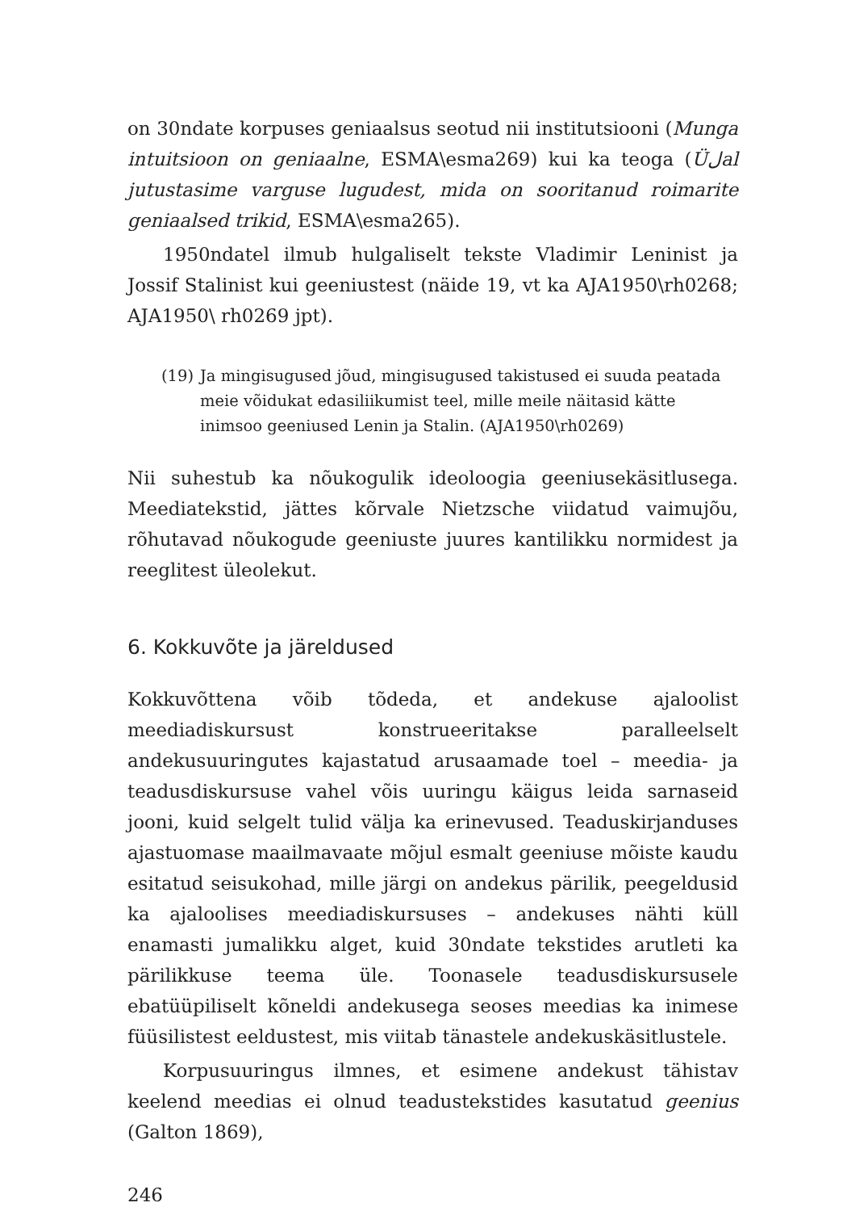on 30ndate korpuses geniaalsus seotud nii institutsiooni (Munga intuitsioon on geniaalne, ESMA\esma269) kui ka teoga (Üلal jutustasime varguse lugudest, mida on sooritanud roimarite geniaalsed trikid, ESMA\esma265).
1950ndatel ilmub hulgaliselt tekste Vladimir Leninist ja Jossif Stalinist kui geeniustest (näide 19, vt ka AJA1950\rh0268; AJA1950\ rh0269 jpt).
(19) Ja mingisugused jõud, mingisugused takistused ei suuda peatada meie võidukat edasiliikumist teel, mille meile näitasid kätte inimsoo geeniused Lenin ja Stalin. (AJA1950\rh0269)
Nii suhestub ka nõukogulik ideoloogia geeniusekäsitlusega. Meediatekstid, jättes kõrvale Nietzsche viidatud vaimujõu, rõhutavad nõukogude geeniuste juures kantilikku normidest ja reeglitest üleolekut.
6. Kokkuvõte ja järeldused
Kokkuvõttena võib tõdeda, et andekuse ajaloolist meediadiskursust konstrueeritakse paralleelselt andekusuuringutes kajastatud arusaamade toel – meedia- ja teadusdiskursuse vahel võis uuringu käigus leida sarnaseid jooni, kuid selgelt tulid välja ka erinevused. Teaduskirjanduses ajastuomase maailmavaate mõjul esmalt geeniuse mõiste kaudu esitatud seisukohad, mille järgi on andekus pärilik, peegeldusid ka ajaloolises meediadiskursuses – andekuses nähti küll enamasti jumalikku alget, kuid 30ndate tekstides arutleti ka pärilikkuse teema üle. Toonasele teadusdiskursusele ebatüüpiliselt kõneldi andekusega seoses meedias ka inimese füüsilistest eeldustest, mis viitab tänastele andekuskäsitlustele.
Korpusuuringus ilmnes, et esimene andekust tähistav keelend meedias ei olnud teadustekstides kasutatud geenius (Galton 1869),
246